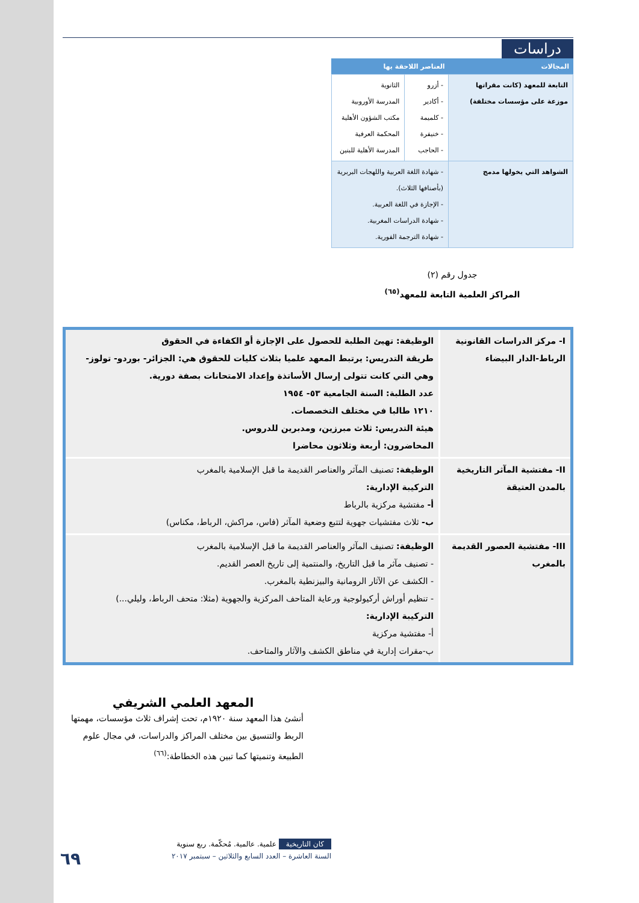دراسات
| المجالات | العناصر اللاحقة بها | |
| --- | --- | --- |
| التابعة للمعهد (كانت مقراتها موزعة على مؤسسات مختلفة) | - أزرو - أكادير - كلميمة - خنيفرة - الحاجب | الثانوية المدرسة الأوروبية مكتب الشؤون الأهلية المحكمة العرفية المدرسة الأهلية للبنين |
| الشواهد التي يخولها مدمج | - شهادة اللغة العربية واللهجات البربرية (بأصنافها الثلاث). - الإجازة في اللغة العربية. - شهادة الدراسات المغربية. - شهادة الترجمة الفورية. | |
جدول رقم (٢)
المراكز العلمية التابعة للمعهد<sup>(٦٥)</sup>
| I- مركز الدراسات القانونية الرباط-الدار البيضاء | الوظيفة: تهيئ الطلبة للحصول على الإجازة أو الكفاءة في الحقوق طريقة التدريس: يرتبط المعهد علميا بثلاث كليات للحقوق هي: الجزائر- بوردو- تولوز- وهي التي كانت تتولى إرسال الأساتذة وإعداد الامتحانات بصفة دورية. عدد الطلبة: السنة الجامعية ٥٣- ١٩٥٤ ١٢١٠ طالبا في مختلف التخصصات. هيئة التدريس: ثلاث مبرزين، ومدبرين للدروس. المحاضرون: أربعة وثلاثون محاضرا |
| II- مفتشية المآثر التاريخية بالمدن العتيقة | الوظيفة: تصنيف المآثر والعناصر القديمة ما قبل الإسلامية بالمغرب التركيبة الإدارية: أ- مفتشية مركزية بالرباط ب- ثلاث مفتشيات جهوية لتتبع وضعية المآثر (فاس، مراكش، الرباط، مكناس) |
| III- مفتشية العصور القديمة بالمغرب | الوظيفة: تصنيف المآثر والعناصر القديمة ما قبل الإسلامية بالمغرب - تصنيف مآثر ما قبل التاريخ، والمنتمية إلى تاريخ العصر القديم. - الكشف عن الآثار الرومانية والبيزنطية بالمغرب. - تنظيم أوراش أركيولوجية ورعاية المتاحف المركزية والجهوية (مثلا: متحف الرباط، وليلي...) التركيبة الإدارية: أ- مفتشية مركزية ب-مقرات إدارية في مناطق الكشف والآثار والمتاحف. |
المعهد العلمي الشريفي
أنشئ هذا المعهد سنة ١٩٢٠م، تحت إشراف ثلاث مؤسسات، مهمتها الربط والتنسيق بين مختلف المراكز والدراسات، في مجال علوم الطبيعة وتنميتها كما تبين هذه الخطاطة:<sup>(٦٦)</sup>
كان التاريخية علمية. عالمية. مُحكّمة. ربع سنوية
السنة العاشرة – العدد السابع والثلاثين – سبتمبر ٢٠١٧
٦٩